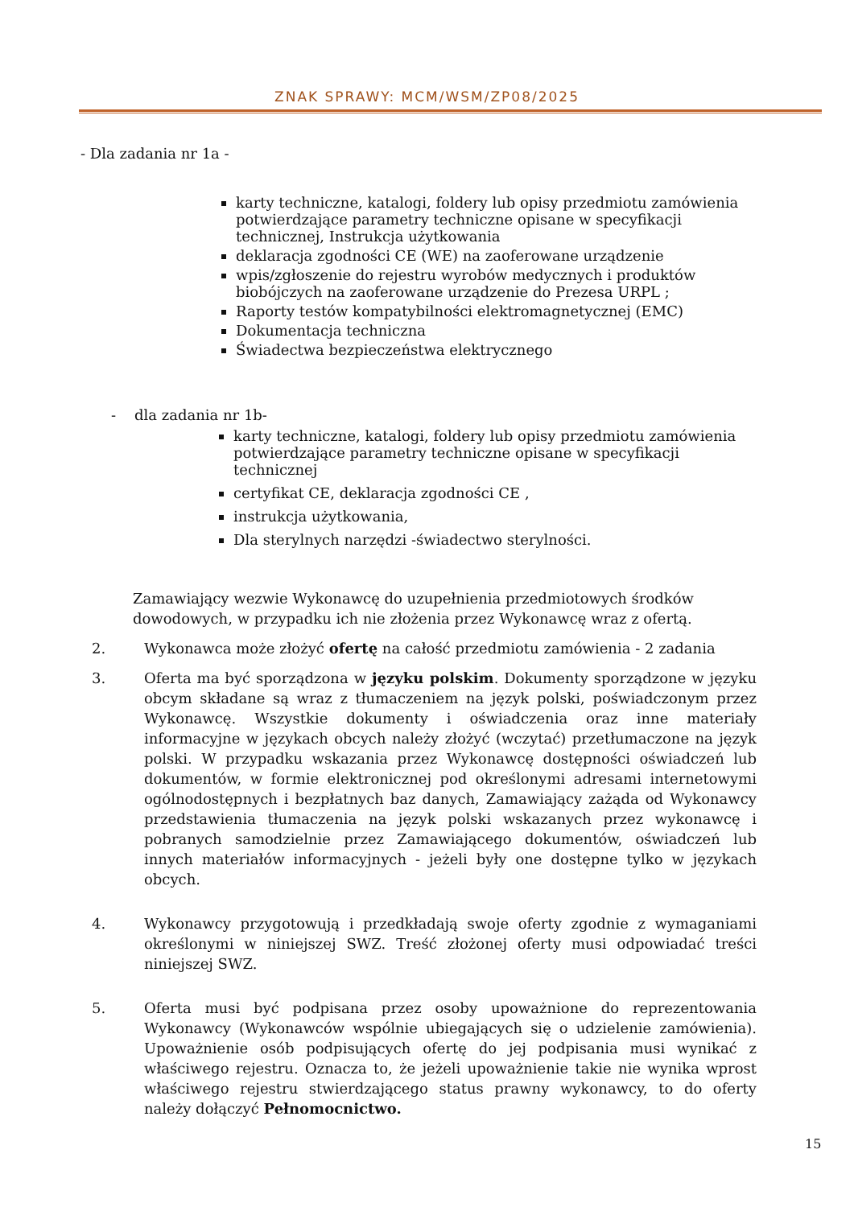ZNAK SPRAWY: MCM/WSM/ZP08/2025
- Dla zadania nr 1a -
karty techniczne, katalogi, foldery lub opisy przedmiotu zamówienia potwierdzające parametry techniczne opisane w specyfikacji technicznej, Instrukcja użytkowania
deklaracja zgodności CE (WE) na zaoferowane urządzenie
wpis/zgłoszenie do rejestru wyrobów medycznych i produktów biobójczych na zaoferowane urządzenie do Prezesa URPL ;
Raporty testów kompatybilności elektromagnetycznej (EMC)
Dokumentacja techniczna
Świadectwa bezpieczeństwa elektrycznego
- dla zadania nr 1b-
karty techniczne, katalogi, foldery lub opisy przedmiotu zamówienia potwierdzające parametry techniczne opisane w specyfikacji technicznej
certyfikat CE, deklaracja zgodności CE ,
instrukcja użytkowania,
Dla sterylnych narzędzi -świadectwo sterylności.
Zamawiający wezwie Wykonawcę do uzupełnienia przedmiotowych środków dowodowych, w przypadku ich nie złożenia przez Wykonawcę wraz z ofertą.
2. Wykonawca może złożyć ofertę na całość przedmiotu zamówienia - 2 zadania
3. Oferta ma być sporządzona w języku polskim. Dokumenty sporządzone w języku obcym składane są wraz z tłumaczeniem na język polski, poświadczonym przez Wykonawcę. Wszystkie dokumenty i oświadczenia oraz inne materiały informacyjne w językach obcych należy złożyć (wczytać) przetłumaczone na język polski. W przypadku wskazania przez Wykonawcę dostępności oświadczeń lub dokumentów, w formie elektronicznej pod określonymi adresami internetowymi ogólnodostępnych i bezpłatnych baz danych, Zamawiający zażąda od Wykonawcy przedstawienia tłumaczenia na język polski wskazanych przez wykonawcę i pobranych samodzielnie przez Zamawiającego dokumentów, oświadczeń lub innych materiałów informacyjnych - jeżeli były one dostępne tylko w językach obcych.
4. Wykonawcy przygotowują i przedkładają swoje oferty zgodnie z wymaganiami określonymi w niniejszej SWZ. Treść złożonej oferty musi odpowiadać treści niniejszej SWZ.
5. Oferta musi być podpisana przez osoby upoważnione do reprezentowania Wykonawcy (Wykonawców wspólnie ubiegających się o udzielenie zamówienia). Upoważnienie osób podpisujących ofertę do jej podpisania musi wynikać z właściwego rejestru. Oznacza to, że jeżeli upoważnienie takie nie wynika wprost właściwego rejestru stwierdzającego status prawny wykonawcy, to do oferty należy dołączyć Pełnomocnictwo.
15